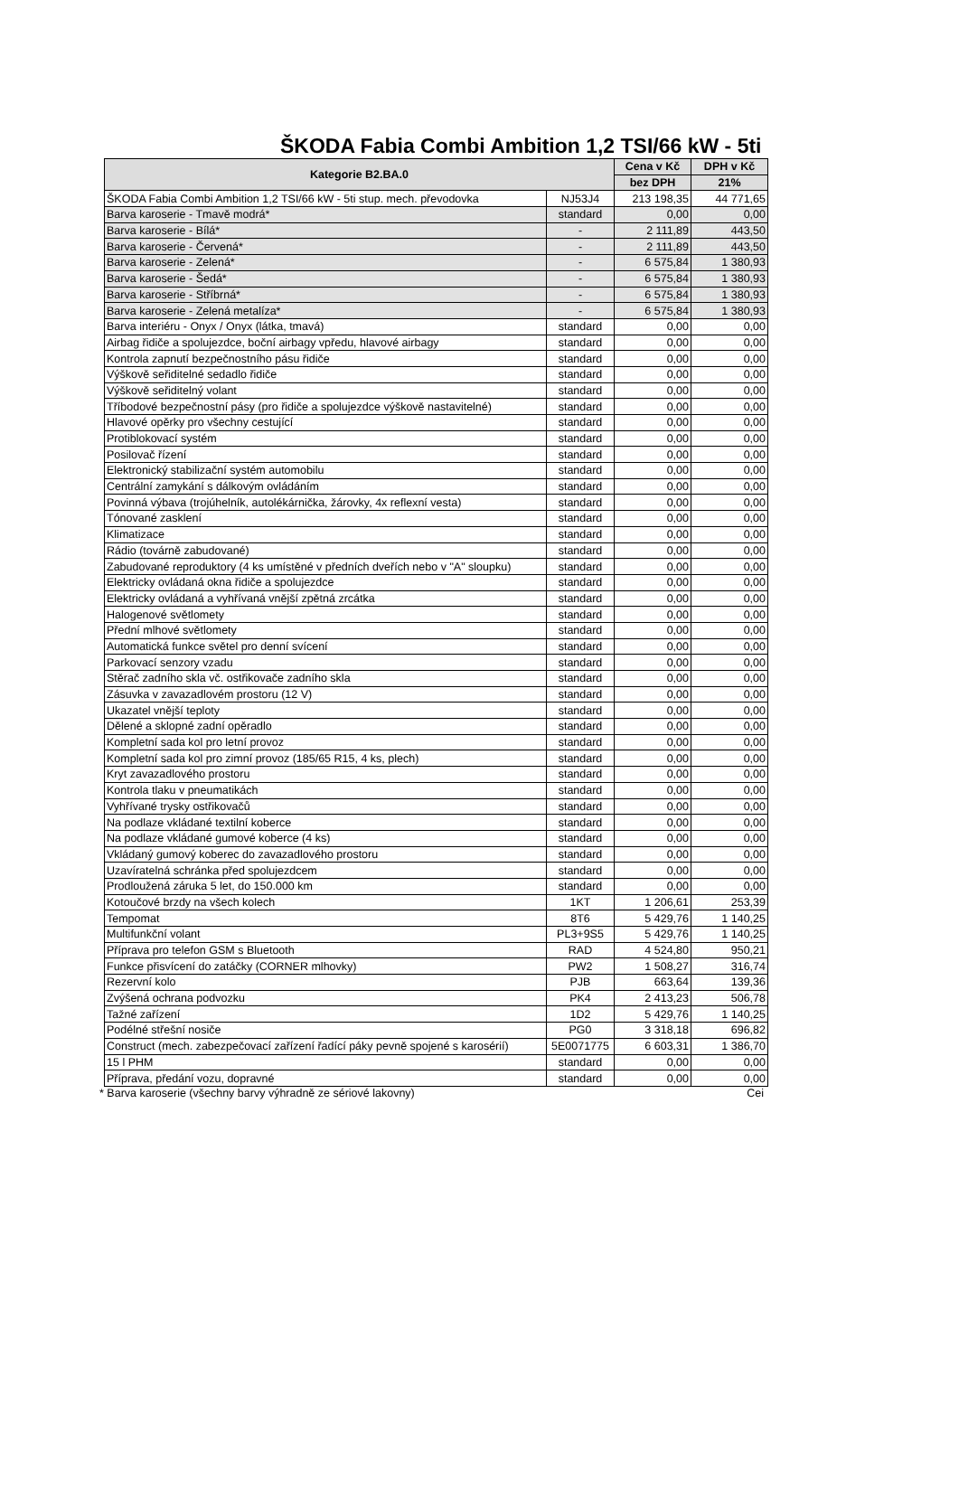ŠKODA Fabia Combi Ambition 1,2 TSI/66 kW - 5ti
| Kategorie B2.BA.0 | | Cena v Kč | DPH v Kč |
| --- | --- | --- | --- |
| | | bez DPH | 21% |
| ŠKODA Fabia Combi Ambition 1,2 TSI/66 kW - 5ti stup. mech. převodovka | NJ53J4 | 213 198,35 | 44 771,65 |
| Barva karoserie - Tmavě modrá* | standard | 0,00 | 0,00 |
| Barva karoserie - Bílá* | - | 2 111,89 | 443,50 |
| Barva karoserie - Červená* | - | 2 111,89 | 443,50 |
| Barva karoserie - Zelená* | - | 6 575,84 | 1 380,93 |
| Barva karoserie - Šedá* | - | 6 575,84 | 1 380,93 |
| Barva karoserie - Stříbrná* | - | 6 575,84 | 1 380,93 |
| Barva karoserie - Zelená metalíza* | - | 6 575,84 | 1 380,93 |
| Barva interiéru - Onyx / Onyx (látka, tmavá) | standard | 0,00 | 0,00 |
| Airbag řidiče a spolujezdce, boční airbagy vpředu, hlavové airbagy | standard | 0,00 | 0,00 |
| Kontrola zapnutí bezpečnostního pásu řidiče | standard | 0,00 | 0,00 |
| Výškově seřiditelné sedadlo řidiče | standard | 0,00 | 0,00 |
| Výškově seřiditelný volant | standard | 0,00 | 0,00 |
| Tříbodové bezpečnostní pásy (pro řidiče a spolujezdce výškově nastavitelné) | standard | 0,00 | 0,00 |
| Hlavové opěrky pro všechny cestující | standard | 0,00 | 0,00 |
| Protiblokovací systém | standard | 0,00 | 0,00 |
| Posilovač řízení | standard | 0,00 | 0,00 |
| Elektronický stabilizační systém automobilu | standard | 0,00 | 0,00 |
| Centrální zamykání s dálkovým ovládáním | standard | 0,00 | 0,00 |
| Povinná výbava (trojúhelník, autolékárnička, žárovky, 4x reflexní vesta) | standard | 0,00 | 0,00 |
| Tónované zasklení | standard | 0,00 | 0,00 |
| Klimatizace | standard | 0,00 | 0,00 |
| Rádio (továrně zabudované) | standard | 0,00 | 0,00 |
| Zabudované reproduktory (4 ks umístěné v předních dveřích nebo v "A" sloupku) | standard | 0,00 | 0,00 |
| Elektricky ovládaná okna řidiče a spolujezdce | standard | 0,00 | 0,00 |
| Elektricky ovládaná a vyhřívaná vnější zpětná zrcátka | standard | 0,00 | 0,00 |
| Halogenové světlomety | standard | 0,00 | 0,00 |
| Přední mlhové světlomety | standard | 0,00 | 0,00 |
| Automatická funkce světel pro denní svícení | standard | 0,00 | 0,00 |
| Parkovací senzory vzadu | standard | 0,00 | 0,00 |
| Stěrač zadního skla vč. ostřikovače zadního skla | standard | 0,00 | 0,00 |
| Zásuvka v zavazadlovém prostoru (12 V) | standard | 0,00 | 0,00 |
| Ukazatel vnější teploty | standard | 0,00 | 0,00 |
| Dělené a sklopné zadní opěradlo | standard | 0,00 | 0,00 |
| Kompletní sada kol pro letní provoz | standard | 0,00 | 0,00 |
| Kompletní sada kol pro zimní provoz (185/65 R15, 4 ks, plech) | standard | 0,00 | 0,00 |
| Kryt zavazadlového prostoru | standard | 0,00 | 0,00 |
| Kontrola tlaku v pneumatikách | standard | 0,00 | 0,00 |
| Vyhřívané trysky ostřikovačů | standard | 0,00 | 0,00 |
| Na podlaze vkládané textilní koberce | standard | 0,00 | 0,00 |
| Na podlaze vkládané gumové koberce (4 ks) | standard | 0,00 | 0,00 |
| Vkládaný gumový koberec do zavazadlového prostoru | standard | 0,00 | 0,00 |
| Uzavíratelná schránka před spolujezdcem | standard | 0,00 | 0,00 |
| Prodloužená záruka 5 let, do 150.000 km | standard | 0,00 | 0,00 |
| Kotoučové brzdy na všech kolech | 1KT | 1 206,61 | 253,39 |
| Tempomat | 8T6 | 5 429,76 | 1 140,25 |
| Multifunkční volant | PL3+9S5 | 5 429,76 | 1 140,25 |
| Příprava pro telefon GSM s Bluetooth | RAD | 4 524,80 | 950,21 |
| Funkce přisvícení do zatáčky (CORNER mlhovky) | PW2 | 1 508,27 | 316,74 |
| Rezervní kolo | PJB | 663,64 | 139,36 |
| Zvýšená ochrana podvozku | PK4 | 2 413,23 | 506,78 |
| Tažné zařízení | 1D2 | 5 429,76 | 1 140,25 |
| Podélné střešní nosiče | PG0 | 3 318,18 | 696,82 |
| Construct (mech. zabezpečovací zařízení řadící páky pevně spojené s karosérií) | 5E0071775 | 6 603,31 | 1 386,70 |
| 15 l PHM | standard | 0,00 | 0,00 |
| Příprava, předání vozu, dopravné | standard | 0,00 | 0,00 |
* Barva karoserie (všechny barvy výhradně ze sériové lakovny) Cei